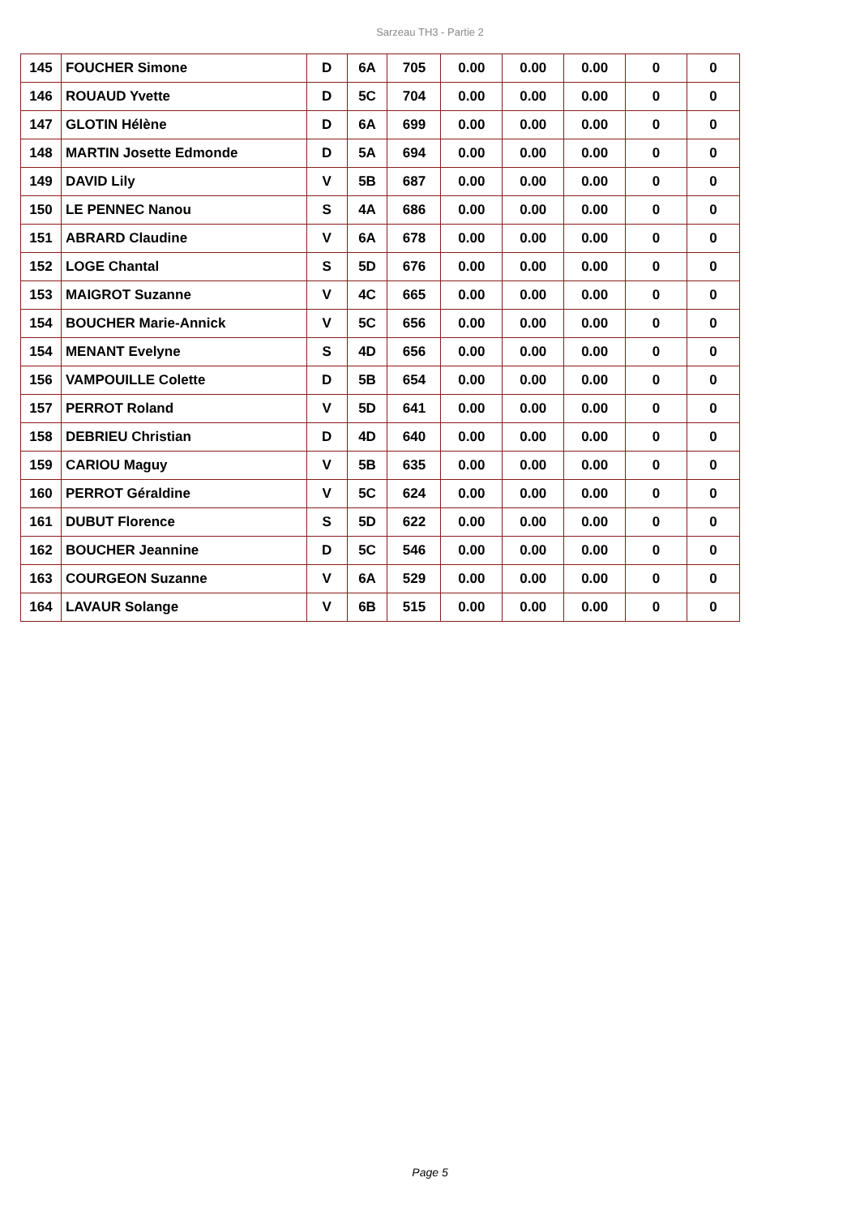Sarzeau TH3 - Partie 2
| 145 | FOUCHER Simone | D | 6A | 705 | 0.00 | 0.00 | 0.00 | 0 | 0 |
| 146 | ROUAUD Yvette | D | 5C | 704 | 0.00 | 0.00 | 0.00 | 0 | 0 |
| 147 | GLOTIN Hélène | D | 6A | 699 | 0.00 | 0.00 | 0.00 | 0 | 0 |
| 148 | MARTIN Josette Edmonde | D | 5A | 694 | 0.00 | 0.00 | 0.00 | 0 | 0 |
| 149 | DAVID Lily | V | 5B | 687 | 0.00 | 0.00 | 0.00 | 0 | 0 |
| 150 | LE PENNEC Nanou | S | 4A | 686 | 0.00 | 0.00 | 0.00 | 0 | 0 |
| 151 | ABRARD Claudine | V | 6A | 678 | 0.00 | 0.00 | 0.00 | 0 | 0 |
| 152 | LOGE Chantal | S | 5D | 676 | 0.00 | 0.00 | 0.00 | 0 | 0 |
| 153 | MAIGROT Suzanne | V | 4C | 665 | 0.00 | 0.00 | 0.00 | 0 | 0 |
| 154 | BOUCHER Marie-Annick | V | 5C | 656 | 0.00 | 0.00 | 0.00 | 0 | 0 |
| 154 | MENANT Evelyne | S | 4D | 656 | 0.00 | 0.00 | 0.00 | 0 | 0 |
| 156 | VAMPOUILLE Colette | D | 5B | 654 | 0.00 | 0.00 | 0.00 | 0 | 0 |
| 157 | PERROT Roland | V | 5D | 641 | 0.00 | 0.00 | 0.00 | 0 | 0 |
| 158 | DEBRIEU Christian | D | 4D | 640 | 0.00 | 0.00 | 0.00 | 0 | 0 |
| 159 | CARIOU Maguy | V | 5B | 635 | 0.00 | 0.00 | 0.00 | 0 | 0 |
| 160 | PERROT Géraldine | V | 5C | 624 | 0.00 | 0.00 | 0.00 | 0 | 0 |
| 161 | DUBUT Florence | S | 5D | 622 | 0.00 | 0.00 | 0.00 | 0 | 0 |
| 162 | BOUCHER Jeannine | D | 5C | 546 | 0.00 | 0.00 | 0.00 | 0 | 0 |
| 163 | COURGEON Suzanne | V | 6A | 529 | 0.00 | 0.00 | 0.00 | 0 | 0 |
| 164 | LAVAUR Solange | V | 6B | 515 | 0.00 | 0.00 | 0.00 | 0 | 0 |
Page 5